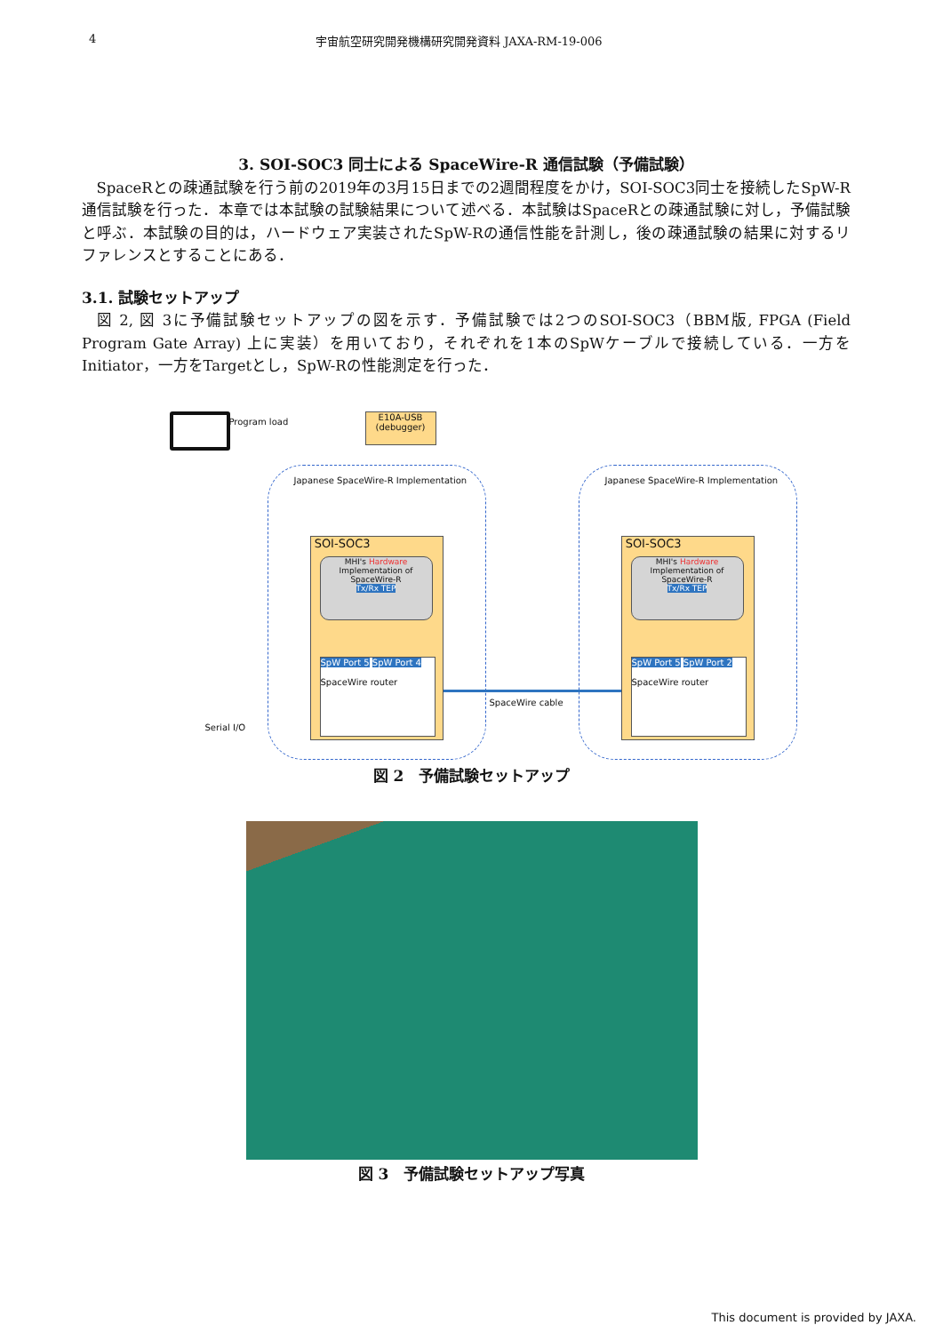4 宇宙航空研究開発機構研究開発資料 JAXA-RM-19-006
3. SOI-SOC3 同士による SpaceWire-R 通信試験（予備試験）
SpaceRとの疎通試験を行う前の2019年の3月15日までの2週間程度をかけ，SOI-SOC3同士を接続したSpW-R通信試験を行った．本章では本試験の試験結果について述べる．本試験はSpaceRとの疎通試験に対し，予備試験と呼ぶ．本試験の目的は，ハードウェア実装されたSpW-Rの通信性能を計測し，後の疎通試験の結果に対するリファレンスとすることにある．
3.1. 試験セットアップ
図 2, 図 3に予備試験セットアップの図を示す．予備試験では2つのSOI-SOC3（BBM版, FPGA (Field Program Gate Array) 上に実装）を用いており，それぞれを1本のSpWケーブルで接続している．一方をInitiator，一方をTargetとし，SpW-Rの性能測定を行った．
Program load
E10A-USB
(debugger)
Japanese SpaceWire-R Implementation
Japanese SpaceWire-R Implementation
Serial I/O
SOI-SOC3
MHI's Hardware
Implementation of
SpaceWire-R
Tx/Rx TEP
SpW Port 5 SpW Port 4
SpaceWire router
SOI-SOC3
MHI's Hardware
Implementation of
SpaceWire-R
Tx/Rx TEP
SpW Port 5 SpW Port 2
SpaceWire router
SpaceWire cable
図 2　予備試験セットアップ
図 3　予備試験セットアップ写真
This document is provided by JAXA.